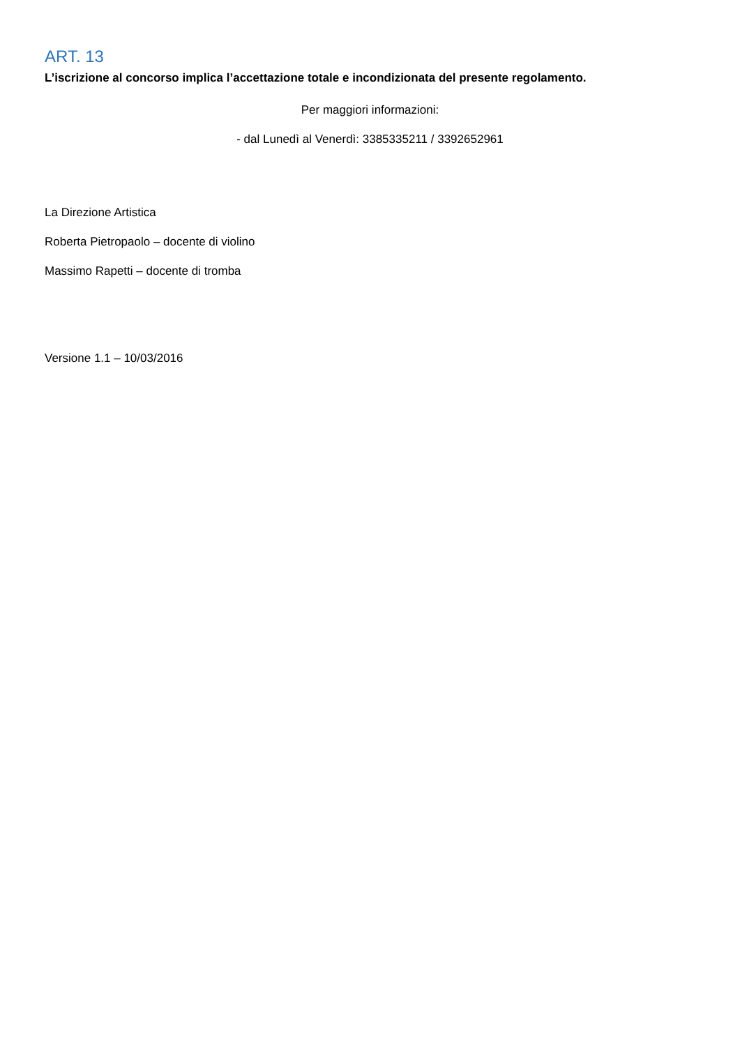ART. 13
L’iscrizione al concorso implica l’accettazione totale e incondizionata del presente regolamento.
Per maggiori informazioni:
- dal Lunedì al Venerdì: 3385335211 / 3392652961
La Direzione Artistica
Roberta Pietropaolo – docente di violino
Massimo Rapetti – docente di tromba
Versione 1.1 – 10/03/2016